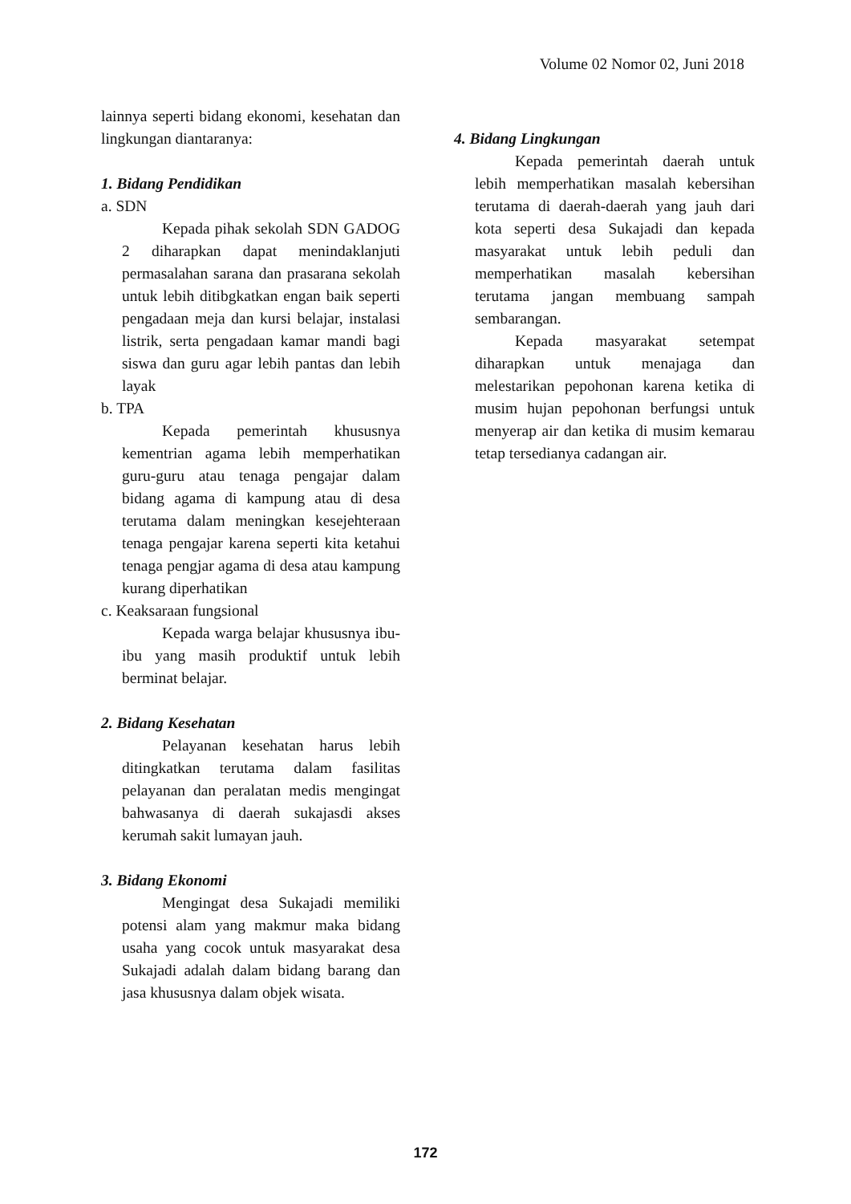Volume 02 Nomor 02, Juni 2018
lainnya seperti bidang ekonomi, kesehatan dan lingkungan diantaranya:
1. Bidang Pendidikan
a. SDN
Kepada pihak sekolah SDN GADOG 2 diharapkan dapat menindaklanjuti permasalahan sarana dan prasarana sekolah untuk lebih ditibgkatkan engan baik seperti pengadaan meja dan kursi belajar, instalasi listrik, serta pengadaan kamar mandi bagi siswa dan guru agar lebih pantas dan lebih layak
b. TPA
Kepada pemerintah khususnya kementrian agama lebih memperhatikan guru-guru atau tenaga pengajar dalam bidang agama di kampung atau di desa terutama dalam meningkan kesejehteraan tenaga pengajar karena seperti kita ketahui tenaga pengjar agama di desa atau kampung kurang diperhatikan
c. Keaksaraan fungsional
Kepada warga belajar khususnya ibu-ibu yang masih produktif untuk lebih berminat belajar.
2. Bidang Kesehatan
Pelayanan kesehatan harus lebih ditingkatkan terutama dalam fasilitas pelayanan dan peralatan medis mengingat bahwasanya di daerah sukajasdi akses kerumah sakit lumayan jauh.
3. Bidang Ekonomi
Mengingat desa Sukajadi memiliki potensi alam yang makmur maka bidang usaha yang cocok untuk masyarakat desa Sukajadi adalah dalam bidang barang dan jasa khususnya dalam objek wisata.
4. Bidang Lingkungan
Kepada pemerintah daerah untuk lebih memperhatikan masalah kebersihan terutama di daerah-daerah yang jauh dari kota seperti desa Sukajadi dan kepada masyarakat untuk lebih peduli dan memperhatikan masalah kebersihan terutama jangan membuang sampah sembarangan.
Kepada masyarakat setempat diharapkan untuk menajaga dan melestarikan pepohonan karena ketika di musim hujan pepohonan berfungsi untuk menyerap air dan ketika di musim kemarau tetap tersedianya cadangan air.
172